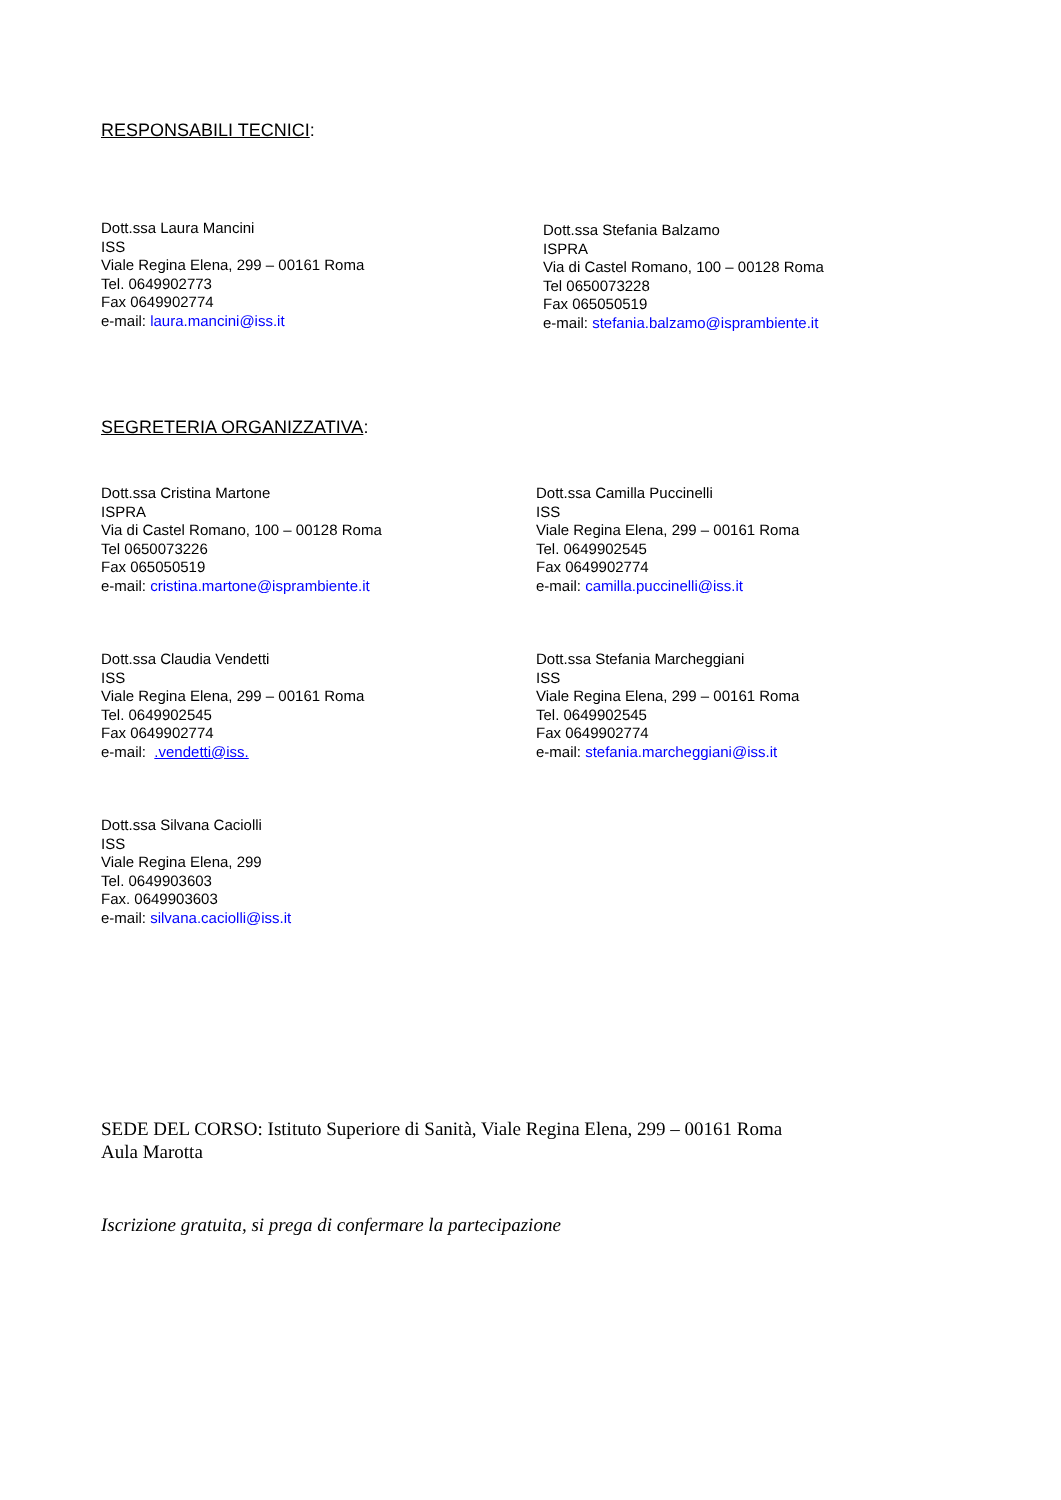RESPONSABILI TECNICI:
Dott.ssa Laura Mancini
ISS
Viale Regina Elena, 299 – 00161 Roma
Tel. 0649902773
Fax 0649902774
e-mail: laura.mancini@iss.it
Dott.ssa Stefania Balzamo
ISPRA
Via di Castel Romano, 100 – 00128 Roma
Tel 0650073228
Fax 065050519
e-mail: stefania.balzamo@isprambiente.it
SEGRETERIA ORGANIZZATIVA:
Dott.ssa Cristina Martone
ISPRA
Via di Castel Romano, 100 – 00128 Roma
Tel 0650073226
Fax 065050519
e-mail: cristina.martone@isprambiente.it
Dott.ssa Camilla Puccinelli
ISS
Viale Regina Elena, 299 – 00161 Roma
Tel. 0649902545
Fax 0649902774
e-mail: camilla.puccinelli@iss.it
Dott.ssa Claudia Vendetti
ISS
Viale Regina Elena, 299 – 00161 Roma
Tel. 0649902545
Fax 0649902774
e-mail: .vendetti@iss.
Dott.ssa Stefania Marcheggiani
ISS
Viale Regina Elena, 299 – 00161 Roma
Tel. 0649902545
Fax 0649902774
e-mail: stefania.marcheggiani@iss.it
Dott.ssa Silvana Caciolli
ISS
Viale Regina Elena, 299
Tel. 0649903603
Fax. 0649903603
e-mail: silvana.caciolli@iss.it
SEDE DEL CORSO: Istituto Superiore di Sanità, Viale Regina Elena, 299 – 00161 Roma
Aula Marotta
Iscrizione gratuita, si prega di confermare la partecipazione